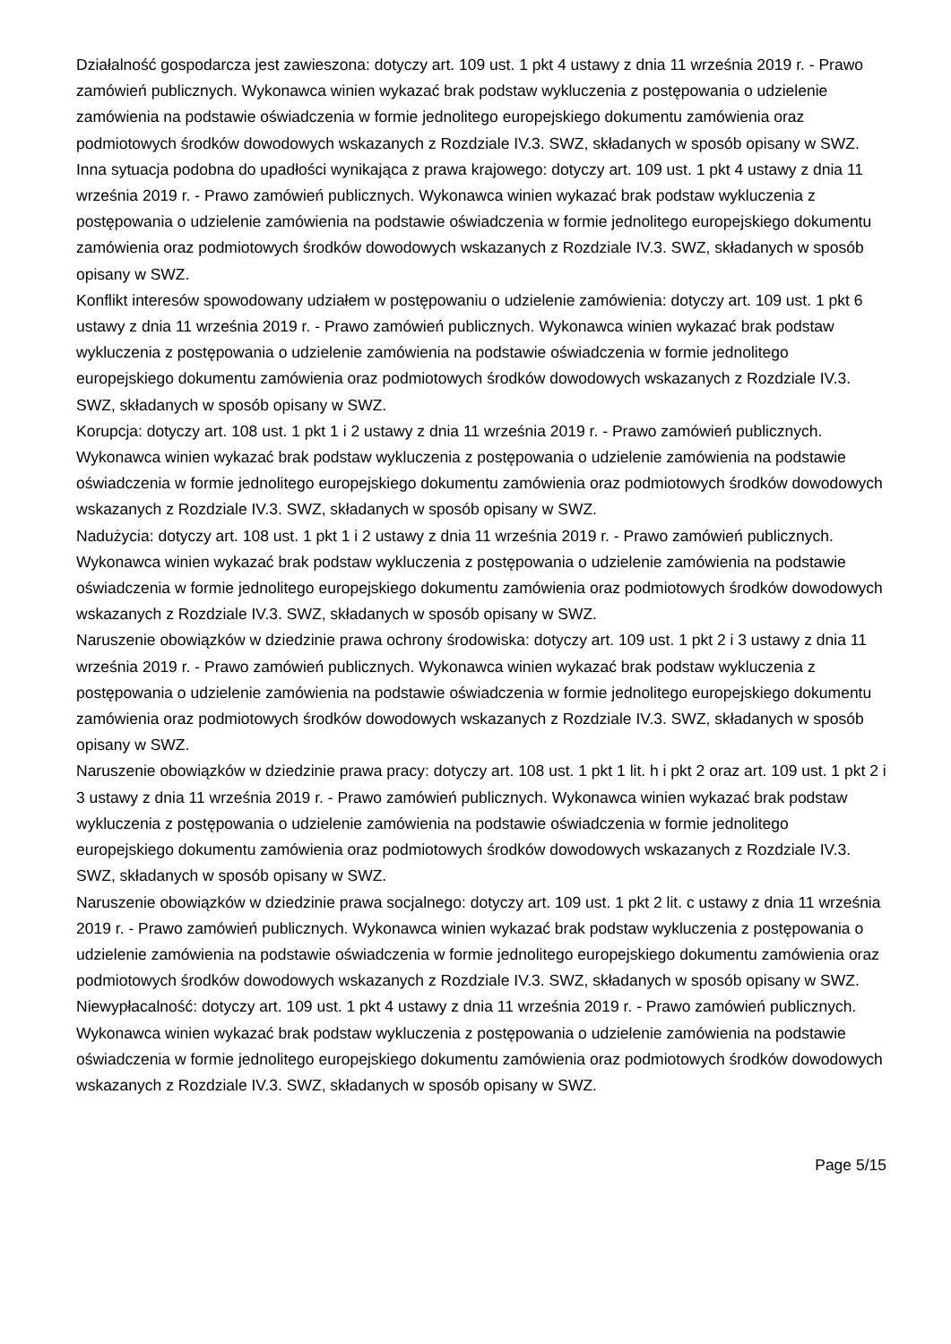Działalność gospodarcza jest zawieszona: dotyczy art. 109 ust. 1 pkt 4 ustawy z dnia 11 września 2019 r. - Prawo zamówień publicznych. Wykonawca winien wykazać brak podstaw wykluczenia z postępowania o udzielenie zamówienia na podstawie oświadczenia w formie jednolitego europejskiego dokumentu zamówienia oraz podmiotowych środków dowodowych wskazanych z Rozdziale IV.3. SWZ, składanych w sposób opisany w SWZ.
Inna sytuacja podobna do upadłości wynikająca z prawa krajowego: dotyczy art. 109 ust. 1 pkt 4 ustawy z dnia 11 września 2019 r. - Prawo zamówień publicznych. Wykonawca winien wykazać brak podstaw wykluczenia z postępowania o udzielenie zamówienia na podstawie oświadczenia w formie jednolitego europejskiego dokumentu zamówienia oraz podmiotowych środków dowodowych wskazanych z Rozdziale IV.3. SWZ, składanych w sposób opisany w SWZ.
Konflikt interesów spowodowany udziałem w postępowaniu o udzielenie zamówienia: dotyczy art. 109 ust. 1 pkt 6 ustawy z dnia 11 września 2019 r. - Prawo zamówień publicznych. Wykonawca winien wykazać brak podstaw wykluczenia z postępowania o udzielenie zamówienia na podstawie oświadczenia w formie jednolitego europejskiego dokumentu zamówienia oraz podmiotowych środków dowodowych wskazanych z Rozdziale IV.3. SWZ, składanych w sposób opisany w SWZ.
Korupcja: dotyczy art. 108 ust. 1 pkt 1 i 2 ustawy z dnia 11 września 2019 r. - Prawo zamówień publicznych. Wykonawca winien wykazać brak podstaw wykluczenia z postępowania o udzielenie zamówienia na podstawie oświadczenia w formie jednolitego europejskiego dokumentu zamówienia oraz podmiotowych środków dowodowych wskazanych z Rozdziale IV.3. SWZ, składanych w sposób opisany w SWZ.
Nadużycia: dotyczy art. 108 ust. 1 pkt 1 i 2 ustawy z dnia 11 września 2019 r. - Prawo zamówień publicznych. Wykonawca winien wykazać brak podstaw wykluczenia z postępowania o udzielenie zamówienia na podstawie oświadczenia w formie jednolitego europejskiego dokumentu zamówienia oraz podmiotowych środków dowodowych wskazanych z Rozdziale IV.3. SWZ, składanych w sposób opisany w SWZ.
Naruszenie obowiązków w dziedzinie prawa ochrony środowiska: dotyczy art. 109 ust. 1 pkt 2 i 3 ustawy z dnia 11 września 2019 r. - Prawo zamówień publicznych. Wykonawca winien wykazać brak podstaw wykluczenia z postępowania o udzielenie zamówienia na podstawie oświadczenia w formie jednolitego europejskiego dokumentu zamówienia oraz podmiotowych środków dowodowych wskazanych z Rozdziale IV.3. SWZ, składanych w sposób opisany w SWZ.
Naruszenie obowiązków w dziedzinie prawa pracy: dotyczy art. 108 ust. 1 pkt 1 lit. h i pkt 2 oraz art. 109 ust. 1 pkt 2 i 3 ustawy z dnia 11 września 2019 r. - Prawo zamówień publicznych. Wykonawca winien wykazać brak podstaw wykluczenia z postępowania o udzielenie zamówienia na podstawie oświadczenia w formie jednolitego europejskiego dokumentu zamówienia oraz podmiotowych środków dowodowych wskazanych z Rozdziale IV.3. SWZ, składanych w sposób opisany w SWZ.
Naruszenie obowiązków w dziedzinie prawa socjalnego: dotyczy art. 109 ust. 1 pkt 2 lit. c ustawy z dnia 11 września 2019 r. - Prawo zamówień publicznych. Wykonawca winien wykazać brak podstaw wykluczenia z postępowania o udzielenie zamówienia na podstawie oświadczenia w formie jednolitego europejskiego dokumentu zamówienia oraz podmiotowych środków dowodowych wskazanych z Rozdziale IV.3. SWZ, składanych w sposób opisany w SWZ.
Niewypłacalność: dotyczy art. 109 ust. 1 pkt 4 ustawy z dnia 11 września 2019 r. - Prawo zamówień publicznych. Wykonawca winien wykazać brak podstaw wykluczenia z postępowania o udzielenie zamówienia na podstawie oświadczenia w formie jednolitego europejskiego dokumentu zamówienia oraz podmiotowych środków dowodowych wskazanych z Rozdziale IV.3. SWZ, składanych w sposób opisany w SWZ.
Page 5/15